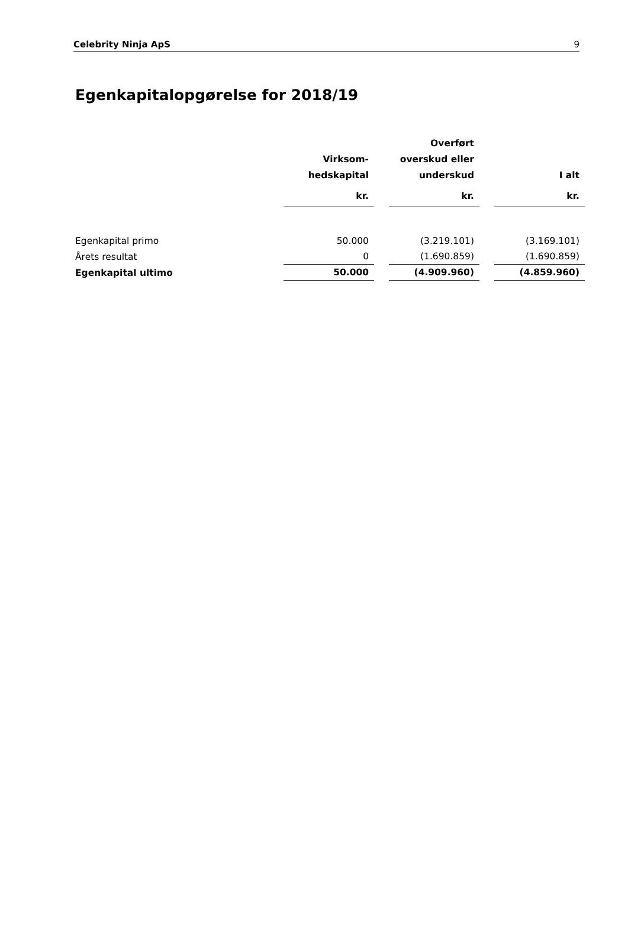Celebrity Ninja ApS 9
Egenkapitalopgørelse for 2018/19
| | Virksom- hedskapital | | Overført overskud eller underskud | | I alt |
| --- | --- | --- | --- | --- | --- |
| | kr. | | kr. | | kr. |
| Egenkapital primo | 50.000 | | (3.219.101) | | (3.169.101) |
| Årets resultat | 0 | | (1.690.859) | | (1.690.859) |
| Egenkapital ultimo | 50.000 | | (4.909.960) | | (4.859.960) |